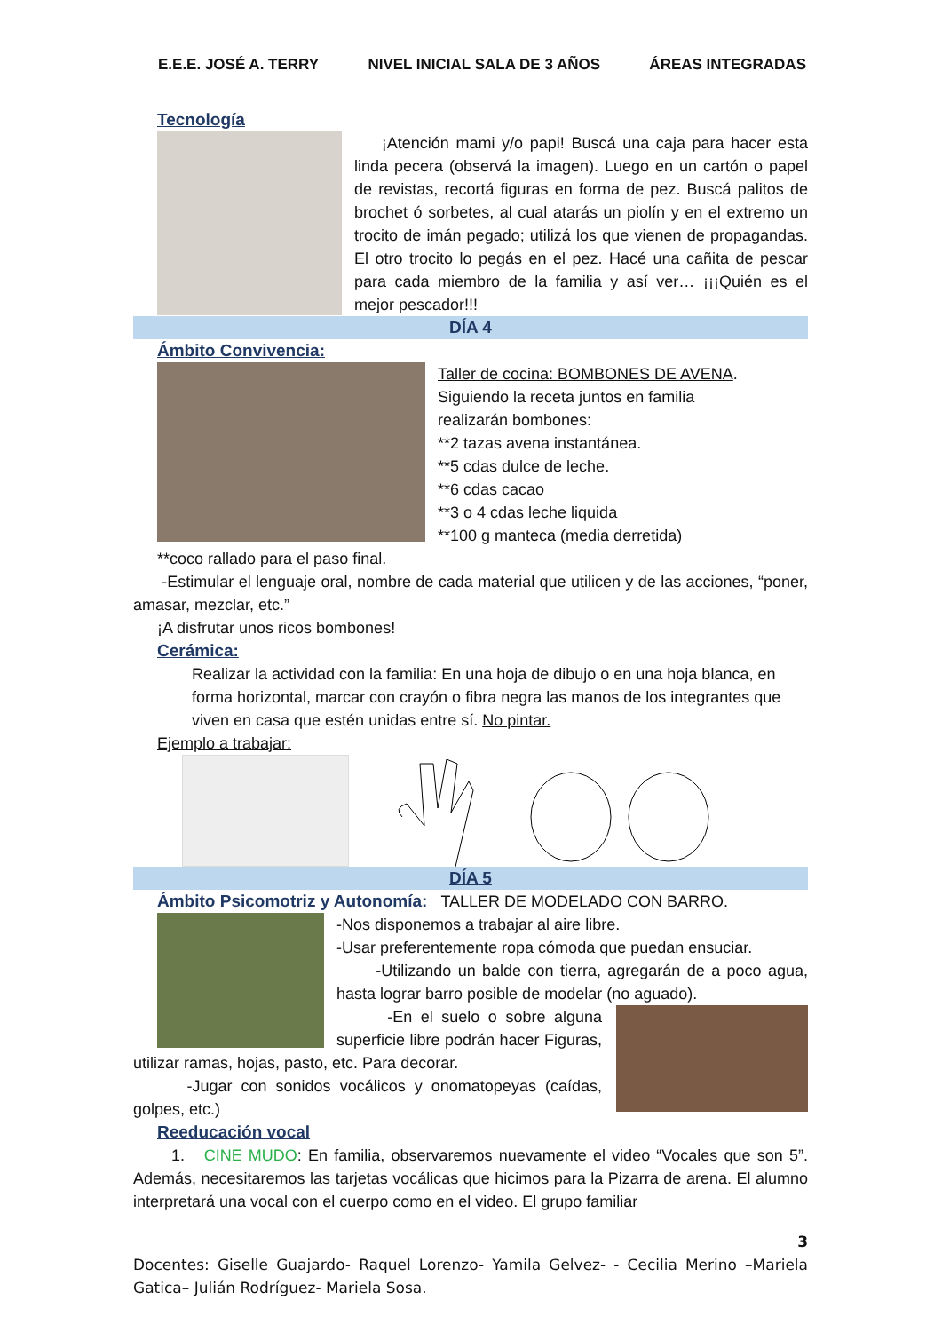E.E.E. JOSÉ A. TERRY NIVEL INICIAL SALA DE 3 AÑOS ÁREAS INTEGRADAS
Tecnología
¡Atención mami y/o papi! Buscá una caja para hacer esta linda pecera (observá la imagen). Luego en un cartón o papel de revistas, recortá figuras en forma de pez. Buscá palitos de brochet ó sorbetes, al cual atarás un piolín y en el extremo un trocito de imán pegado; utilizá los que vienen de propagandas. El otro trocito lo pegás en el pez. Hacé una cañita de pescar para cada miembro de la familia y así ver… ¡¡¡Quién es el mejor pescador!!!
DÍA 4
Ámbito Convivencia:
Taller de cocina: BOMBONES DE AVENA.
Siguiendo la receta juntos en familia
realizarán bombones:
**2 tazas avena instantánea.
**5 cdas dulce de leche.
**6 cdas cacao
**3 o 4 cdas leche liquida
**100 g manteca (media derretida)
**coco rallado para el paso final.
-Estimular el lenguaje oral, nombre de cada material que utilicen y de las acciones, “poner, amasar, mezclar, etc.”
¡A disfrutar unos ricos bombones!
Cerámica:
Realizar la actividad con la familia: En una hoja de dibujo o en una hoja blanca, en forma horizontal, marcar con crayón o fibra negra las manos de los integrantes que viven en casa que estén unidas entre sí. No pintar.
Ejemplo a trabajar:
DÍA 5
Ámbito Psicomotriz y Autonomía: TALLER DE MODELADO CON BARRO.
-Nos disponemos a trabajar al aire libre.
-Usar preferentemente ropa cómoda que puedan ensuciar.
-Utilizando un balde con tierra, agregarán de a poco agua, hasta lograr barro posible de modelar (no aguado).
-En el suelo o sobre alguna superficie libre podrán hacer Figuras, utilizar ramas, hojas, pasto, etc. Para decorar.
-Jugar con sonidos vocálicos y onomatopeyas (caídas, golpes, etc.)
Reeducación vocal
1. CINE MUDO: En familia, observaremos nuevamente el video “Vocales que son 5”. Además, necesitaremos las tarjetas vocálicas que hicimos para la Pizarra de arena. El alumno interpretará una vocal con el cuerpo como en el video. El grupo familiar
3
Docentes: Giselle Guajardo- Raquel Lorenzo- Yamila Gelvez- - Cecilia Merino –Mariela Gatica– Julián Rodríguez- Mariela Sosa.